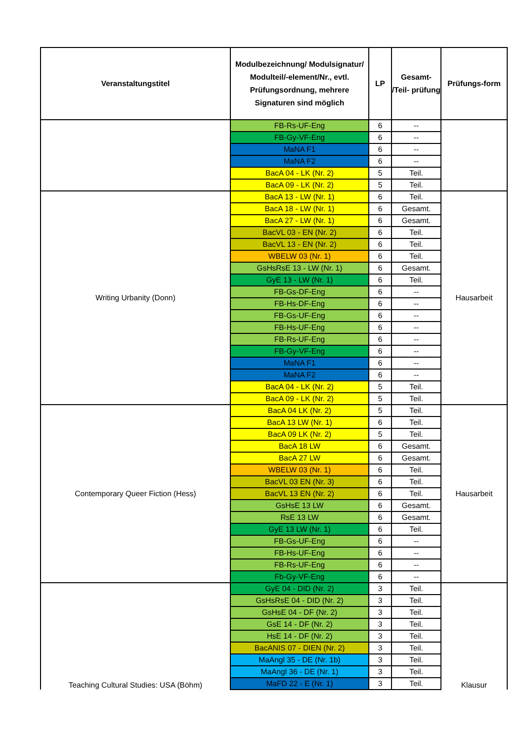| Veranstaltungstitel | Modulbezeichnung/ Modulsignatur/ Modulteil/-element/Nr., evtl. Prüfungsordnung, mehrere Signaturen sind möglich | LP | Gesamt- /Teil- prüfung | Prüfungs-form |
| --- | --- | --- | --- | --- |
| | FB-Rs-UF-Eng | 6 | -- | |
| | FB-Gy-VF-Eng | 6 | -- | |
| | MaNA F1 | 6 | -- | |
| | MaNA F2 | 6 | -- | |
| | BacA 04 - LK (Nr. 2) | 5 | Teil. | |
| | BacA 09 - LK (Nr. 2) | 5 | Teil. | |
| Writing Urbanity (Donn) | BacA 13 - LW (Nr. 1) | 6 | Teil. | Hausarbeit |
| | BacA 18 - LW (Nr. 1) | 6 | Gesamt. | |
| | BacA 27 - LW (Nr. 1) | 6 | Gesamt. | |
| | BacVL 03 - EN (Nr. 2) | 6 | Teil. | |
| | BacVL 13 - EN (Nr. 2) | 6 | Teil. | |
| | WBELW 03 (Nr. 1) | 6 | Teil. | |
| | GsHsRsE 13 - LW (Nr. 1) | 6 | Gesamt. | |
| | GyE 13 - LW (Nr. 1) | 6 | Teil. | |
| | FB-Gs-DF-Eng | 6 | -- | |
| | FB-Hs-DF-Eng | 6 | -- | |
| | FB-Gs-UF-Eng | 6 | -- | |
| | FB-Hs-UF-Eng | 6 | -- | |
| | FB-Rs-UF-Eng | 6 | -- | |
| | FB-Gy-VF-Eng | 6 | -- | |
| | MaNA F1 | 6 | -- | |
| | MaNA F2 | 6 | -- | |
| | BacA 04 - LK (Nr. 2) | 5 | Teil. | |
| | BacA 09 - LK (Nr. 2) | 5 | Teil. | |
| Contemporary Queer Fiction (Hess) | BacA 04 LK (Nr. 2) | 5 | Teil. | Hausarbeit |
| | BacA 13 LW (Nr. 1) | 6 | Teil. | |
| | BacA 09 LK (Nr. 2) | 5 | Teil. | |
| | BacA 18 LW | 6 | Gesamt. | |
| | BacA 27 LW | 6 | Gesamt. | |
| | WBELW 03 (Nr. 1) | 6 | Teil. | |
| | BacVL 03 EN (Nr. 3) | 6 | Teil. | |
| | BacVL 13 EN (Nr. 2) | 6 | Teil. | |
| | GsHsE 13 LW | 6 | Gesamt. | |
| | RsE 13 LW | 6 | Gesamt. | |
| | GyE 13 LW (Nr. 1) | 6 | Teil. | |
| | FB-Gs-UF-Eng | 6 | -- | |
| | FB-Hs-UF-Eng | 6 | -- | |
| | FB-Rs-UF-Eng | 6 | -- | |
| | Fb-Gy-VF-Eng | 6 | -- | |
| Teaching Cultural Studies: USA (Böhm) | GyE 04 - DID (Nr. 2) | 3 | Teil. | Klausur |
| | GsHsRsE 04 - DID (Nr. 2) | 3 | Teil. | |
| | GsHsE 04 - DF (Nr. 2) | 3 | Teil. | |
| | GsE 14 - DF (Nr. 2) | 3 | Teil. | |
| | HsE 14 - DF (Nr. 2) | 3 | Teil. | |
| | BacANIS 07 - DIEN (Nr. 2) | 3 | Teil. | |
| | MaAngl 35 - DE (Nr. 1b) | 3 | Teil. | |
| | MaAngl 36 - DE (Nr. 1) | 3 | Teil. | |
| | MaFD 22 - E (Nr. 1) | 3 | Teil. | |